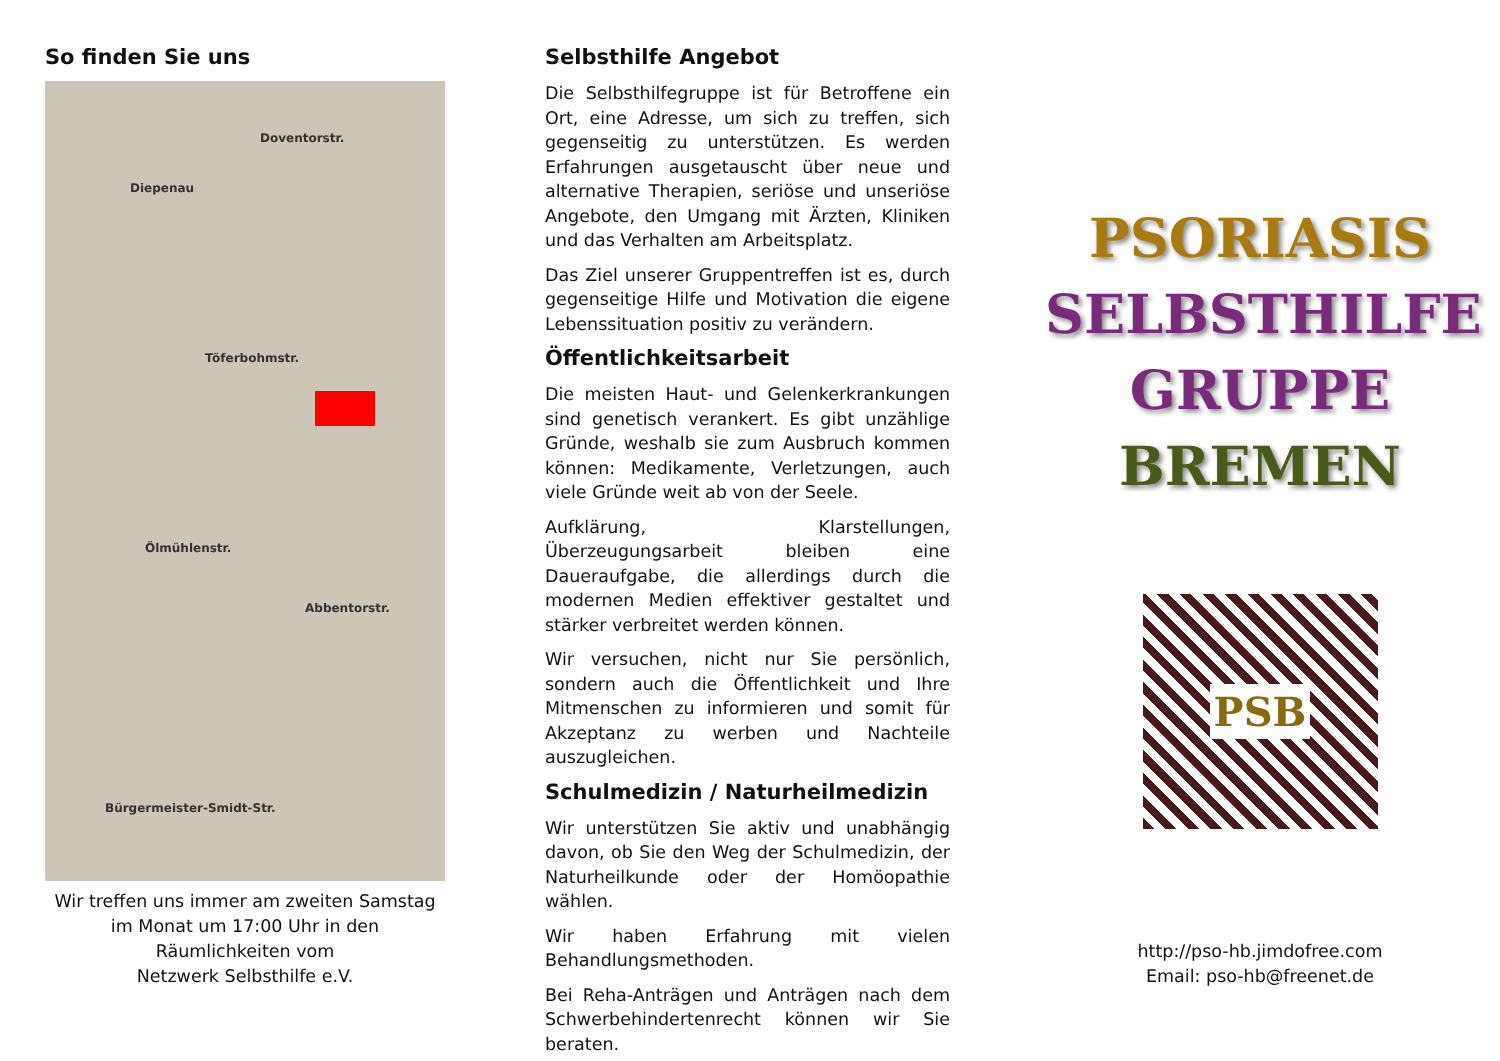So finden Sie uns
Doventorstr.
Diepenau
Töferbohmstr.
Ölmühlenstr.
Abbentorstr.
Bürgermeister-Smidt-Str.
Wir treffen uns immer am zweiten Samstag im Monat um 17:00 Uhr in den Räumlichkeiten vom
Netzwerk Selbsthilfe e.V.
Selbsthilfe Angebot
Die Selbsthilfegruppe ist für Betroffene ein Ort, eine Adresse, um sich zu treffen, sich gegenseitig zu unterstützen. Es werden Erfahrungen ausgetauscht über neue und alternative Therapien, seriöse und unseriöse Angebote, den Umgang mit Ärzten, Kliniken und das Verhalten am Arbeitsplatz.
Das Ziel unserer Gruppentreffen ist es, durch gegenseitige Hilfe und Motivation die eigene Lebenssituation positiv zu verändern.
Öffentlichkeitsarbeit
Die meisten Haut- und Gelenkerkrankungen sind genetisch verankert. Es gibt unzählige Gründe, weshalb sie zum Ausbruch kommen können: Medikamente, Verletzungen, auch viele Gründe weit ab von der Seele.
Aufklärung, Klarstellungen, Überzeugungsarbeit bleiben eine Daueraufgabe, die allerdings durch die modernen Medien effektiver gestaltet und stärker verbreitet werden können.
Wir versuchen, nicht nur Sie persönlich, sondern auch die Öffentlichkeit und Ihre Mitmenschen zu informieren und somit für Akzeptanz zu werben und Nachteile auszugleichen.
Schulmedizin / Naturheilmedizin
Wir unterstützen Sie aktiv und unabhängig davon, ob Sie den Weg der Schulmedizin, der Naturheilkunde oder der Homöopathie wählen.
Wir haben Erfahrung mit vielen Behandlungsmethoden.
Bei Reha-Anträgen und Anträgen nach dem Schwerbehindertenrecht können wir Sie beraten.
PSORIASIS
SELBSTHILFE
GRUPPE
BREMEN
PSB
http://pso-hb.jimdofree.com
Email: pso-hb@freenet.de